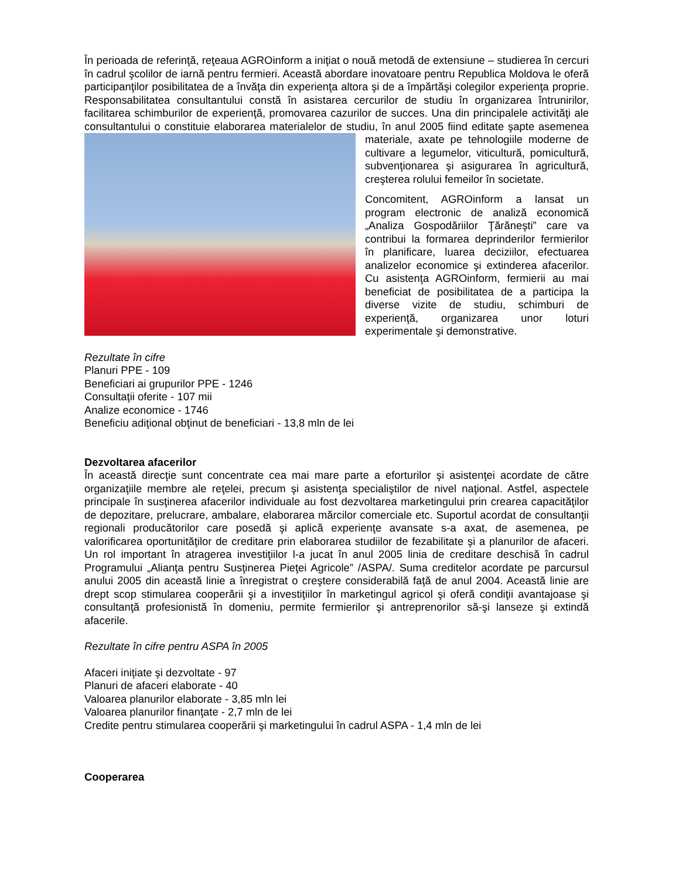În perioada de referinţă, reţeaua AGROinform a iniţiat o nouă metodă de extensiune – studierea în cercuri în cadrul şcolilor de iarnă pentru fermieri. Această abordare inovatoare pentru Republica Moldova le oferă participanţilor posibilitatea de a învăţa din experienţa altora şi de a împărtăşi colegilor experienţa proprie. Responsabilitatea consultantului constă în asistarea cercurilor de studiu în organizarea întrunirilor, facilitarea schimburilor de experienţă, promovarea cazurilor de succes. Una din principalele activităţi ale consultantului o constituie elaborarea materialelor de studiu, în anul 2005 fiind editate şapte asemenea materiale, axate pe tehnologiile moderne de cultivare a legumelor, viticultură, pomicultură, subvenţionarea şi asigurarea în agricultură, creşterea rolului femeilor în societate.
Concomitent, AGROinform a lansat un program electronic de analiză economică „Analiza Gospodăriilor Ţărăneşti” care va contribui la formarea deprinderilor fermierilor în planificare, luarea deciziilor, efectuarea analizelor economice şi extinderea afacerilor. Cu asistenţa AGROinform, fermierii au mai beneficiat de posibilitatea de a participa la diverse vizite de studiu, schimburi de experienţă, organizarea unor loturi experimentale şi demonstrative.
Rezultate în cifre
Planuri PPE - 109
Beneficiari ai grupurilor PPE - 1246
Consultaţii oferite - 107 mii
Analize economice - 1746
Beneficiu adiţional obţinut de beneficiari - 13,8 mln de lei
Dezvoltarea afacerilor
În această direcţie sunt concentrate cea mai mare parte a eforturilor şi asistenţei acordate de către organizaţiile membre ale reţelei, precum şi asistenţa specialiştilor de nivel naţional. Astfel, aspectele principale în susţinerea afacerilor individuale au fost dezvoltarea marketingului prin crearea capacităţilor de depozitare, prelucrare, ambalare, elaborarea mărcilor comerciale etc. Suportul acordat de consultanţii regionali producătorilor care posedă şi aplică experienţe avansate s-a axat, de asemenea, pe valorificarea oportunităţilor de creditare prin elaborarea studiilor de fezabilitate şi a planurilor de afaceri. Un rol important în atragerea investiţiilor l-a jucat în anul 2005 linia de creditare deschisă în cadrul Programului „Alianţa pentru Susţinerea Pieţei Agricole” /ASPA/. Suma creditelor acordate pe parcursul anului 2005 din această linie a înregistrat o creştere considerabilă faţă de anul 2004. Această linie are drept scop stimularea cooperării şi a investiţiilor în marketingul agricol şi oferă condiţii avantajoase şi consultanţă profesionistă în domeniu, permite fermierilor şi antreprenorilor să-şi lanseze şi extindă afacerile.
Rezultate în cifre pentru ASPA în 2005
Afaceri iniţiate şi dezvoltate - 97
Planuri de afaceri elaborate - 40
Valoarea planurilor elaborate - 3,85 mln lei
Valoarea planurilor finanţate - 2,7 mln de lei
Credite pentru stimularea cooperării şi marketingului în cadrul ASPA - 1,4 mln de lei
Cooperarea